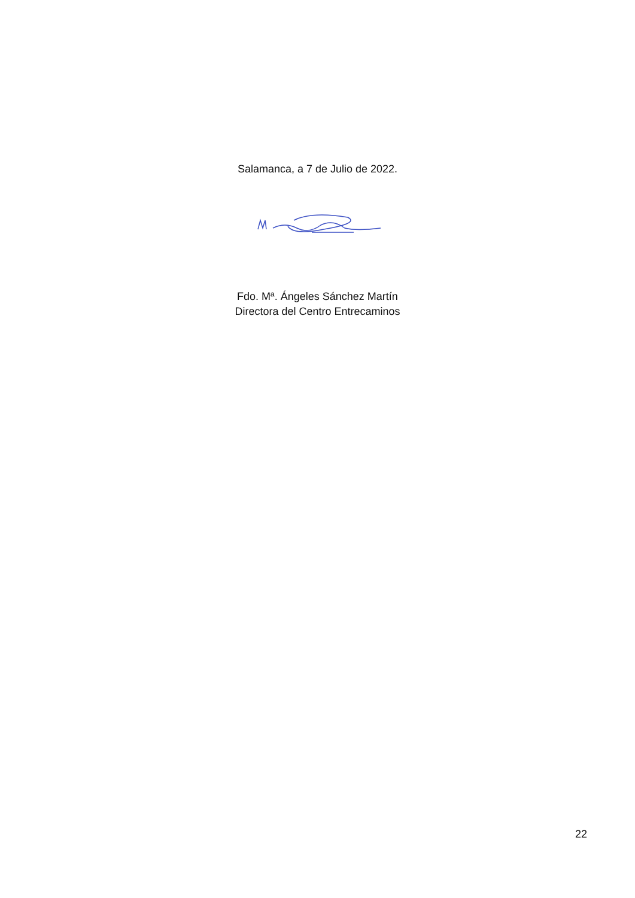Salamanca, a 7 de Julio de 2022.
Fdo. Mª. Ángeles Sánchez Martín
Directora del Centro Entrecaminos
22